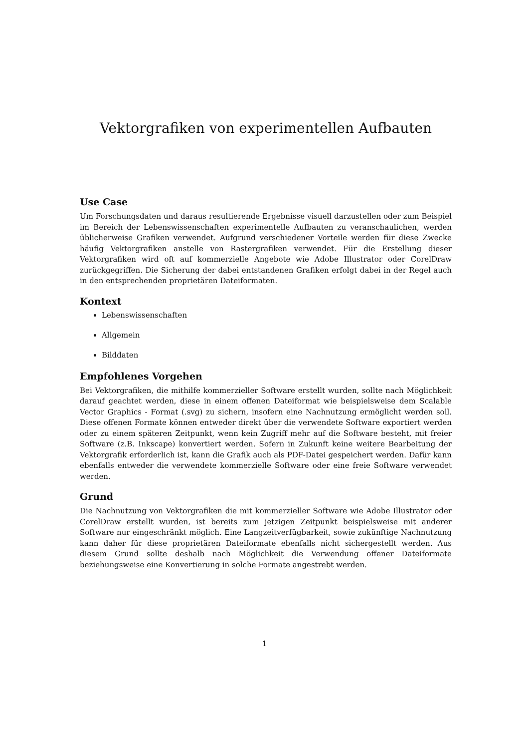Vektorgrafiken von experimentellen Aufbauten
Use Case
Um Forschungsdaten und daraus resultierende Ergebnisse visuell darzustellen oder zum Beispiel im Bereich der Lebenswissenschaften experimentelle Aufbauten zu veranschaulichen, werden üblicherweise Grafiken verwendet. Aufgrund verschiedener Vorteile werden für diese Zwecke häufig Vektorgrafiken anstelle von Rastergrafiken verwendet. Für die Erstellung dieser Vektorgrafiken wird oft auf kommerzielle Angebote wie Adobe Illustrator oder CorelDraw zurückgegriffen. Die Sicherung der dabei entstandenen Grafiken erfolgt dabei in der Regel auch in den entsprechenden proprietären Dateiformaten.
Kontext
Lebenswissenschaften
Allgemein
Bilddaten
Empfohlenes Vorgehen
Bei Vektorgrafiken, die mithilfe kommerzieller Software erstellt wurden, sollte nach Möglichkeit darauf geachtet werden, diese in einem offenen Dateiformat wie beispielsweise dem Scalable Vector Graphics - Format (.svg) zu sichern, insofern eine Nachnutzung ermöglicht werden soll. Diese offenen Formate können entweder direkt über die verwendete Software exportiert werden oder zu einem späteren Zeitpunkt, wenn kein Zugriff mehr auf die Software besteht, mit freier Software (z.B. Inkscape) konvertiert werden. Sofern in Zukunft keine weitere Bearbeitung der Vektorgrafik erforderlich ist, kann die Grafik auch als PDF-Datei gespeichert werden. Dafür kann ebenfalls entweder die verwendete kommerzielle Software oder eine freie Software verwendet werden.
Grund
Die Nachnutzung von Vektorgrafiken die mit kommerzieller Software wie Adobe Illustrator oder CorelDraw erstellt wurden, ist bereits zum jetzigen Zeitpunkt beispielsweise mit anderer Software nur eingeschränkt möglich. Eine Langzeitverfügbarkeit, sowie zukünftige Nachnutzung kann daher für diese proprietären Dateiformate ebenfalls nicht sichergestellt werden. Aus diesem Grund sollte deshalb nach Möglichkeit die Verwendung offener Dateiformate beziehungsweise eine Konvertierung in solche Formate angestrebt werden.
1